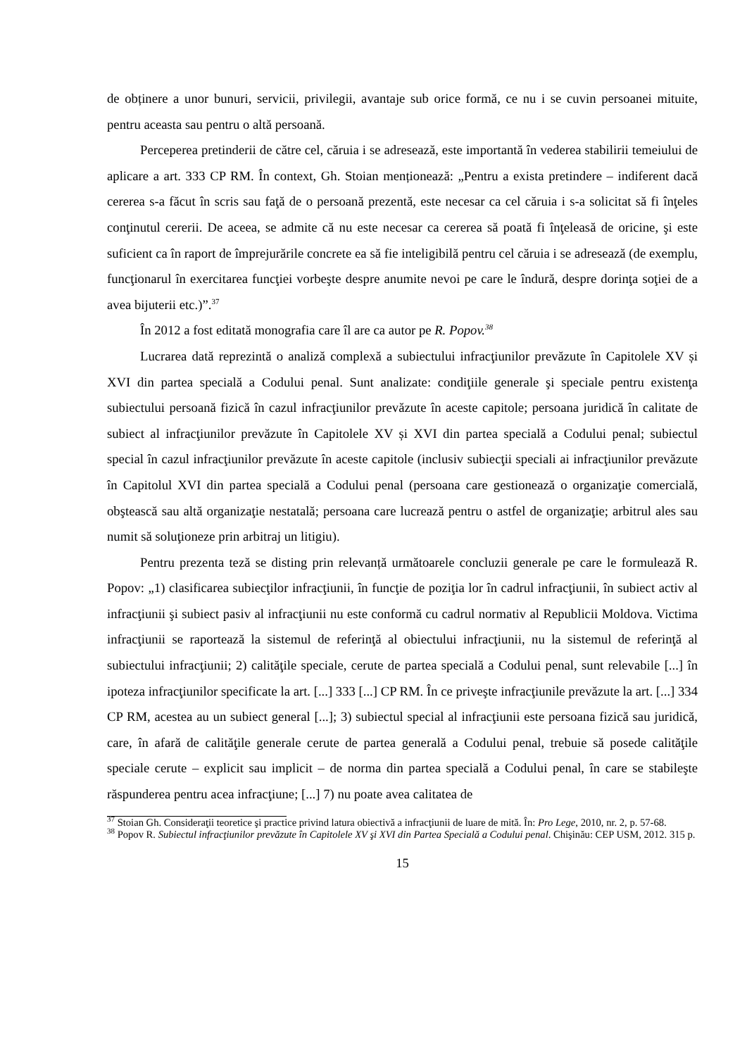de obținere a unor bunuri, servicii, privilegii, avantaje sub orice formă, ce nu i se cuvin persoanei mituite, pentru aceasta sau pentru o altă persoană.
Perceperea pretinderii de către cel, căruia i se adresează, este importantă în vederea stabilirii temeiului de aplicare a art. 333 CP RM. În context, Gh. Stoian menționează: „Pentru a exista pretindere – indiferent dacă cererea s-a făcut în scris sau faţă de o persoană prezentă, este necesar ca cel căruia i s-a solicitat să fi înţeles conţinutul cererii. De aceea, se admite că nu este necesar ca cererea să poată fi înţeleasă de oricine, şi este suficient ca în raport de împrejurările concrete ea să fie inteligibilă pentru cel căruia i se adresează (de exemplu, funcţionarul în exercitarea funcţiei vorbeşte despre anumite nevoi pe care le îndură, despre dorinţa soţiei de a avea bijuterii etc.)”.<sup>37</sup>
În 2012 a fost editată monografia care îl are ca autor pe R. Popov.<sup>38</sup>
Lucrarea dată reprezintă o analiză complexă a subiectului infracţiunilor prevăzute în Capitolele XV și XVI din partea specială a Codului penal. Sunt analizate: condiţiile generale şi speciale pentru existenţa subiectului persoană fizică în cazul infracţiunilor prevăzute în aceste capitole; persoana juridică în calitate de subiect al infracţiunilor prevăzute în Capitolele XV și XVI din partea specială a Codului penal; subiectul special în cazul infracţiunilor prevăzute în aceste capitole (inclusiv subiecţii speciali ai infracţiunilor prevăzute în Capitolul XVI din partea specială a Codului penal (persoana care gestionează o organizaţie comercială, obştească sau altă organizaţie nestatală; persoana care lucrează pentru o astfel de organizaţie; arbitrul ales sau numit să soluţioneze prin arbitraj un litigiu).
Pentru prezenta teză se disting prin relevanță următoarele concluzii generale pe care le formulează R. Popov: „1) clasificarea subiecţilor infracţiunii, în funcţie de poziţia lor în cadrul infracţiunii, în subiect activ al infracţiunii şi subiect pasiv al infracţiunii nu este conformă cu cadrul normativ al Republicii Moldova. Victima infracţiunii se raportează la sistemul de referinţă al obiectului infracţiunii, nu la sistemul de referinţă al subiectului infracţiunii; 2) calităţile speciale, cerute de partea specială a Codului penal, sunt relevabile [...] în ipoteza infracţiunilor specificate la art. [...] 333 [...] CP RM. În ce priveşte infracţiunile prevăzute la art. [...] 334 CP RM, acestea au un subiect general [...]; 3) subiectul special al infracţiunii este persoana fizică sau juridică, care, în afară de calităţile generale cerute de partea generală a Codului penal, trebuie să posede calităţile speciale cerute – explicit sau implicit – de norma din partea specială a Codului penal, în care se stabileşte răspunderea pentru acea infracţiune; [...] 7) nu poate avea calitatea de
<sup>37</sup> Stoian Gh. Consideraţii teoretice şi practice privind latura obiectivă a infracţiunii de luare de mită. În: Pro Lege, 2010, nr. 2, p. 57-68.
<sup>38</sup> Popov R. Subiectul infracţiunilor prevăzute în Capitolele XV şi XVI din Partea Specială a Codului penal. Chişinău: CEP USM, 2012. 315 p.
15